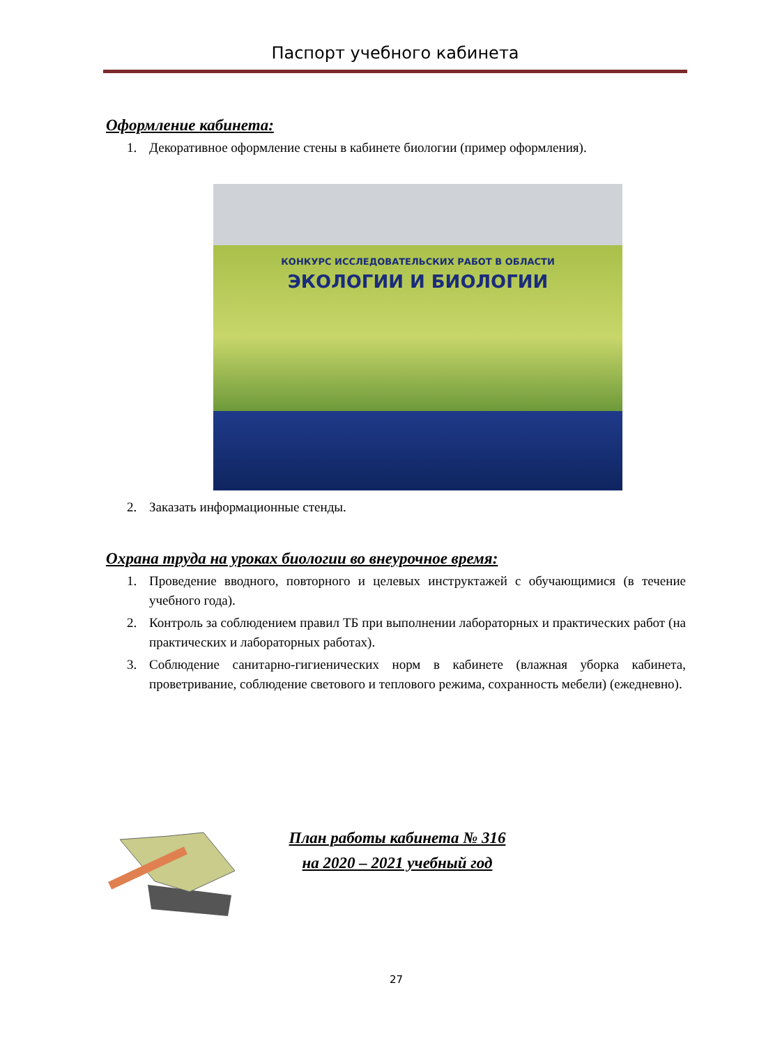Паспорт учебного кабинета
Оформление кабинета:
1. Декоративное оформление стены в кабинете биологии (пример оформления).
КОНКУРС ИССЛЕДОВАТЕЛЬСКИХ РАБОТ В ОБЛАСТИ
ЭКОЛОГИИ И БИОЛОГИИ
2. Заказать информационные стенды.
Охрана труда на уроках биологии во внеурочное время:
1. Проведение вводного, повторного и целевых инструктажей с обучающимися (в течение учебного года).
2. Контроль за соблюдением правил ТБ при выполнении лабораторных и практических работ (на практических и лабораторных работах).
3. Соблюдение санитарно-гигиенических норм в кабинете (влажная уборка кабинета, проветривание, соблюдение светового и теплового режима, сохранность мебели) (ежедневно).
План работы кабинета № 316
на 2020 – 2021 учебный год
27